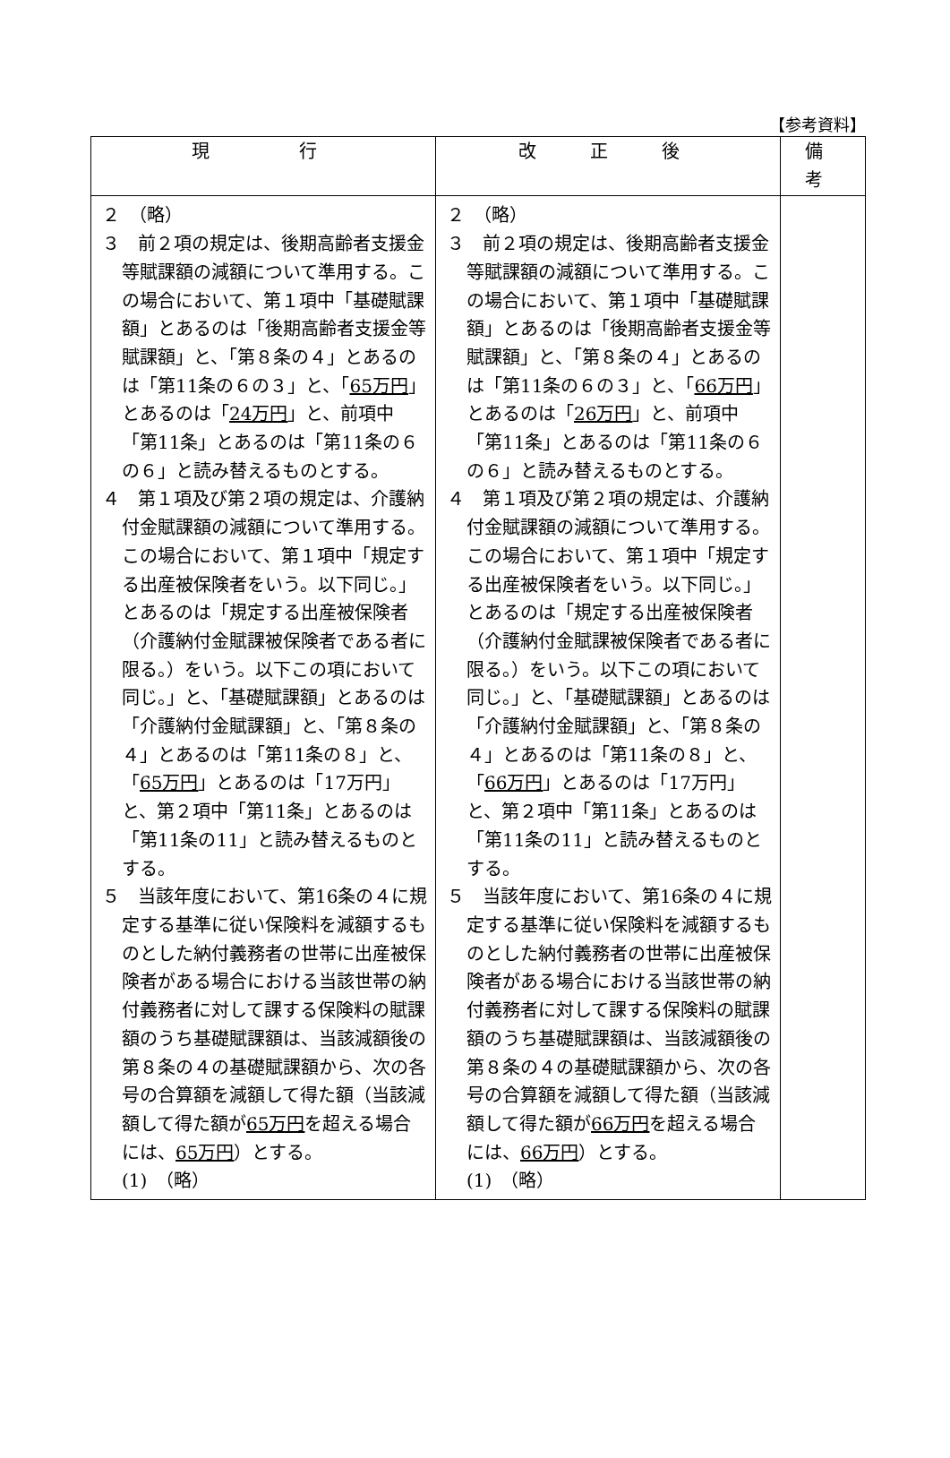【参考資料】
| 現 行 | 改 正 後 | 備 考 |
| --- | --- | --- |
| ２ （略） ３ 前２項の規定は、後期高齢者支援金等賦課額の減額について準用する。この場合において、第１項中「基礎賦課額」とあるのは「後期高齢者支援金等賦課額」と、「第８条の４」とあるのは「第11条の６の３」と、「 65万円 」とあるのは「 24万円 」と、前項中「第11条」とあるのは「第11条の６の６」と読み替えるものとする。 ４ 第１項及び第２項の規定は、介護納付金賦課額の減額について準用する。この場合において、第１項中「規定する出産被保険者をいう。以下同じ。」とあるのは「規定する出産被保険者（介護納付金賦課被保険者である者に限る。）をいう。以下この項において同じ。」と、「基礎賦課額」とあるのは「介護納付金賦課額」と、「第８条の４」とあるのは「第11条の８」と、「 65万円 」とあるのは「17万円」と、第２項中「第11条」とあるのは「第11条の11」と読み替えるものとする。 ５ 当該年度において、第16条の４に規定する基準に従い保険料を減額するものとした納付義務者の世帯に出産被保険者がある場合における当該世帯の納付義務者に対して課する保険料の賦課額のうち基礎賦課額は、当該減額後の第８条の４の基礎賦課額から、次の各号の合算額を減額して得た額（当該減額して得た額が 65万円 を超える場合には、 65万円 ）とする。 (1) （略） | ２ （略） ３ 前２項の規定は、後期高齢者支援金等賦課額の減額について準用する。この場合において、第１項中「基礎賦課額」とあるのは「後期高齢者支援金等賦課額」と、「第８条の４」とあるのは「第11条の６の３」と、「 66万円 」とあるのは「 26万円 」と、前項中「第11条」とあるのは「第11条の６の６」と読み替えるものとする。 ４ 第１項及び第２項の規定は、介護納付金賦課額の減額について準用する。この場合において、第１項中「規定する出産被保険者をいう。以下同じ。」とあるのは「規定する出産被保険者（介護納付金賦課被保険者である者に限る。）をいう。以下この項において同じ。」と、「基礎賦課額」とあるのは「介護納付金賦課額」と、「第８条の４」とあるのは「第11条の８」と、「 66万円 」とあるのは「17万円」と、第２項中「第11条」とあるのは「第11条の11」と読み替えるものとする。 ５ 当該年度において、第16条の４に規定する基準に従い保険料を減額するものとした納付義務者の世帯に出産被保険者がある場合における当該世帯の納付義務者に対して課する保険料の賦課額のうち基礎賦課額は、当該減額後の第８条の４の基礎賦課額から、次の各号の合算額を減額して得た額（当該減額して得た額が 66万円 を超える場合には、 66万円 ）とする。 (1) （略） | |